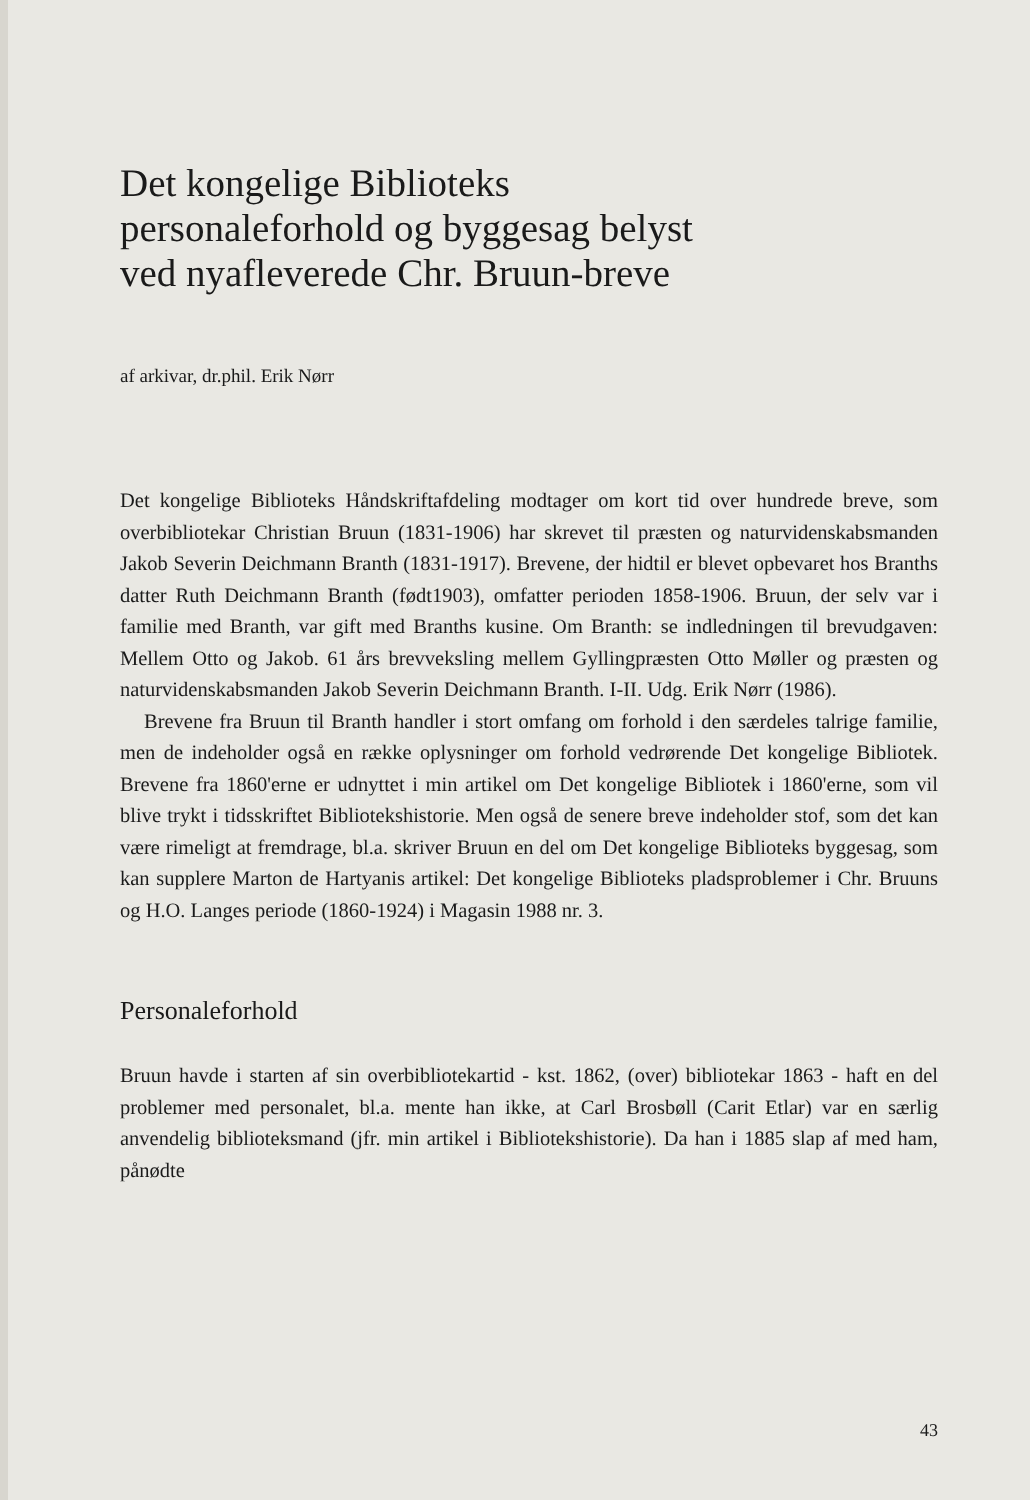Det kongelige Biblioteks
personaleforhold og byggesag belyst
ved nyafleverede Chr. Bruun-breve
af arkivar, dr.phil. Erik Nørr
Det kongelige Biblioteks Håndskriftafdeling modtager om kort tid over hundrede breve, som overbibliotekar Christian Bruun (1831-1906) har skrevet til præsten og naturvidenskabsmanden Jakob Severin Deichmann Branth (1831-1917). Brevene, der hidtil er blevet opbevaret hos Branths datter Ruth Deichmann Branth (født1903), omfatter perioden 1858-1906. Bruun, der selv var i familie med Branth, var gift med Branths kusine. Om Branth: se indledningen til brevudgaven: Mellem Otto og Jakob. 61 års brevveksling mellem Gyllingpræsten Otto Møller og præsten og naturvidenskabsmanden Jakob Severin Deichmann Branth. I-II. Udg. Erik Nørr (1986).
Brevene fra Bruun til Branth handler i stort omfang om forhold i den særdeles talrige familie, men de indeholder også en række oplysninger om forhold vedrørende Det kongelige Bibliotek. Brevene fra 1860'erne er udnyttet i min artikel om Det kongelige Bibliotek i 1860'erne, som vil blive trykt i tidsskriftet Bibliotekshistorie. Men også de senere breve indeholder stof, som det kan være rimeligt at fremdrage, bl.a. skriver Bruun en del om Det kongelige Biblioteks byggesag, som kan supplere Marton de Hartyanis artikel: Det kongelige Biblioteks pladsproblemer i Chr. Bruuns og H.O. Langes periode (1860-1924) i Magasin 1988 nr. 3.
Personaleforhold
Bruun havde i starten af sin overbibliotekartid - kst. 1862, (over) bibliotekar 1863 - haft en del problemer med personalet, bl.a. mente han ikke, at Carl Brosbøll (Carit Etlar) var en særlig anvendelig biblioteksmand (jfr. min artikel i Bibliotekshistorie). Da han i 1885 slap af med ham, pånødte
43